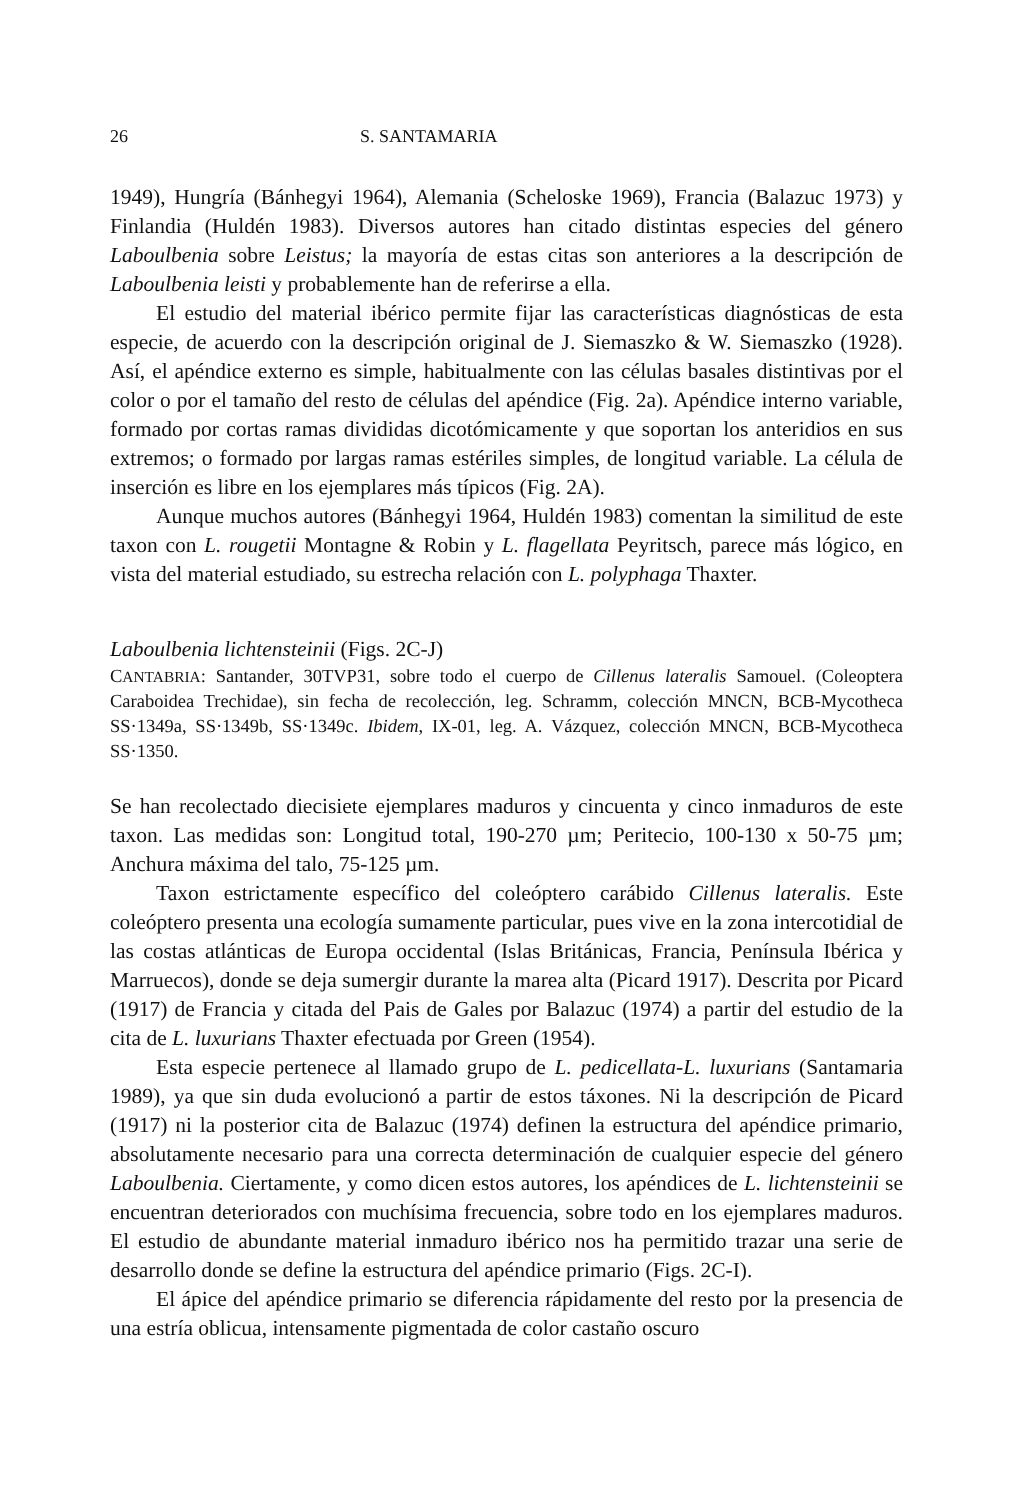26 S. SANTAMARIA
1949), Hungría (Bánhegyi 1964), Alemania (Scheloske 1969), Francia (Balazuc 1973) y Finlandia (Huldén 1983). Diversos autores han citado distintas especies del género Laboulbenia sobre Leistus; la mayoría de estas citas son anteriores a la descripción de Laboulbenia leisti y probablemente han de referirse a ella.
El estudio del material ibérico permite fijar las características diagnósticas de esta especie, de acuerdo con la descripción original de J. Siemaszko & W. Siemaszko (1928). Así, el apéndice externo es simple, habitualmente con las células basales distintivas por el color o por el tamaño del resto de células del apéndice (Fig. 2a). Apéndice interno variable, formado por cortas ramas divididas dicotómicamente y que soportan los anteridios en sus extremos; o formado por largas ramas estériles simples, de longitud variable. La célula de inserción es libre en los ejemplares más típicos (Fig. 2A).
Aunque muchos autores (Bánhegyi 1964, Huldén 1983) comentan la similitud de este taxon con L. rougetii Montagne & Robin y L. flagellata Peyritsch, parece más lógico, en vista del material estudiado, su estrecha relación con L. polyphaga Thaxter.
Laboulbenia lichtensteinii (Figs. 2C-J)
CANTABRIA: Santander, 30TVP31, sobre todo el cuerpo de Cillenus lateralis Samouel. (Coleoptera Caraboidea Trechidae), sin fecha de recolección, leg. Schramm, colección MNCN, BCB-Mycotheca SS·1349a, SS·1349b, SS·1349c. Ibidem, IX-01, leg. A. Vázquez, colección MNCN, BCB-Mycotheca SS·1350.
Se han recolectado diecisiete ejemplares maduros y cincuenta y cinco inmaduros de este taxon. Las medidas son: Longitud total, 190-270 µm; Peritecio, 100-130 x 50-75 µm; Anchura máxima del talo, 75-125 µm.
Taxon estrictamente específico del coleóptero carábido Cillenus lateralis. Este coleóptero presenta una ecología sumamente particular, pues vive en la zona intercotidial de las costas atlánticas de Europa occidental (Islas Británicas, Francia, Península Ibérica y Marruecos), donde se deja sumergir durante la marea alta (Picard 1917). Descrita por Picard (1917) de Francia y citada del Pais de Gales por Balazuc (1974) a partir del estudio de la cita de L. luxurians Thaxter efectuada por Green (1954).
Esta especie pertenece al llamado grupo de L. pedicellata-L. luxurians (Santamaria 1989), ya que sin duda evolucionó a partir de estos táxones. Ni la descripción de Picard (1917) ni la posterior cita de Balazuc (1974) definen la estructura del apéndice primario, absolutamente necesario para una correcta determinación de cualquier especie del género Laboulbenia. Ciertamente, y como dicen estos autores, los apéndices de L. lichtensteinii se encuentran deteriorados con muchísima frecuencia, sobre todo en los ejemplares maduros. El estudio de abundante material inmaduro ibérico nos ha permitido trazar una serie de desarrollo donde se define la estructura del apéndice primario (Figs. 2C-I).
El ápice del apéndice primario se diferencia rápidamente del resto por la presencia de una estría oblicua, intensamente pigmentada de color castaño oscuro